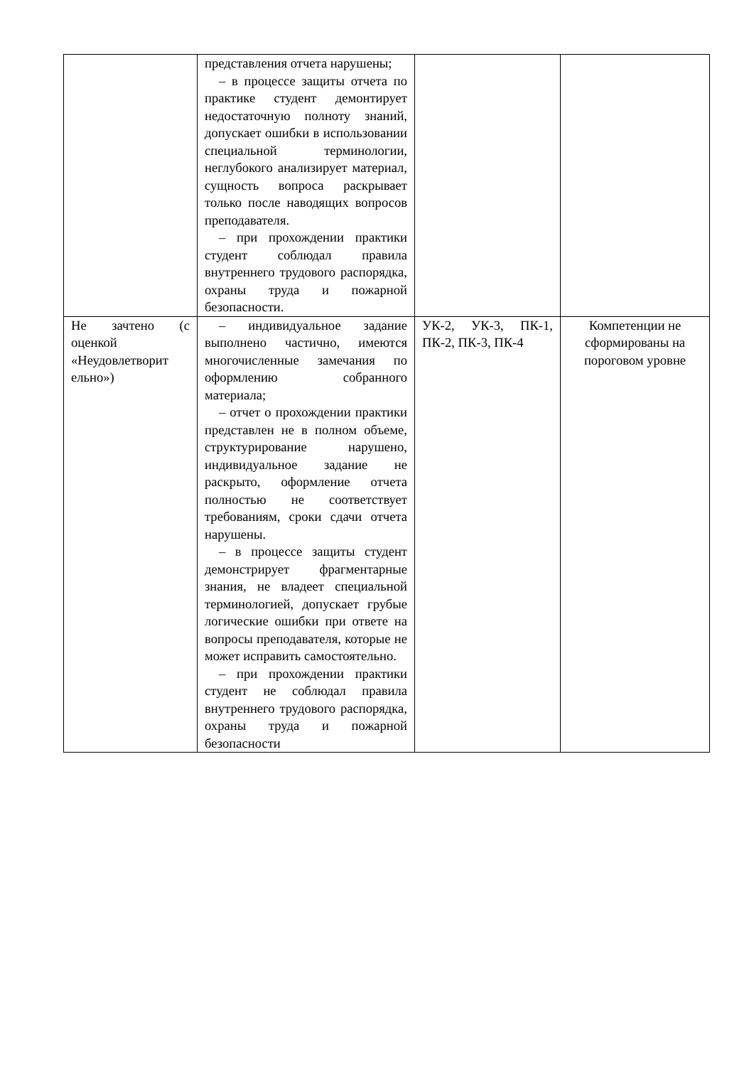| | представления отчета нарушены; – в процессе защиты отчета по практике студент демонтирует недостаточную полноту знаний, допускает ошибки в использовании специальной терминологии, неглубокого анализирует материал, сущность вопроса раскрывает только после наводящих вопросов преподавателя. – при прохождении практики студент соблюдал правила внутреннего трудового распорядка, охраны труда и пожарной безопасности. | | |
| Не зачтено (с оценкой «Неудовлетворит ельно») | – индивидуальное задание выполнено частично, имеются многочисленные замечания по оформлению собранного материала; – отчет о прохождении практики представлен не в полном объеме, структурирование нарушено, индивидуальное задание не раскрыто, оформление отчета полностью не соответствует требованиям, сроки сдачи отчета нарушены. – в процессе защиты студент демонстрирует фрагментарные знания, не владеет специальной терминологией, допускает грубые логические ошибки при ответе на вопросы преподавателя, которые не может исправить самостоятельно. – при прохождении практики студент не соблюдал правила внутреннего трудового распорядка, охраны труда и пожарной безопасности | УК-2, УК-3, ПК-1, ПК-2, ПК-3, ПК-4 | Компетенции не сформированы на пороговом уровне |